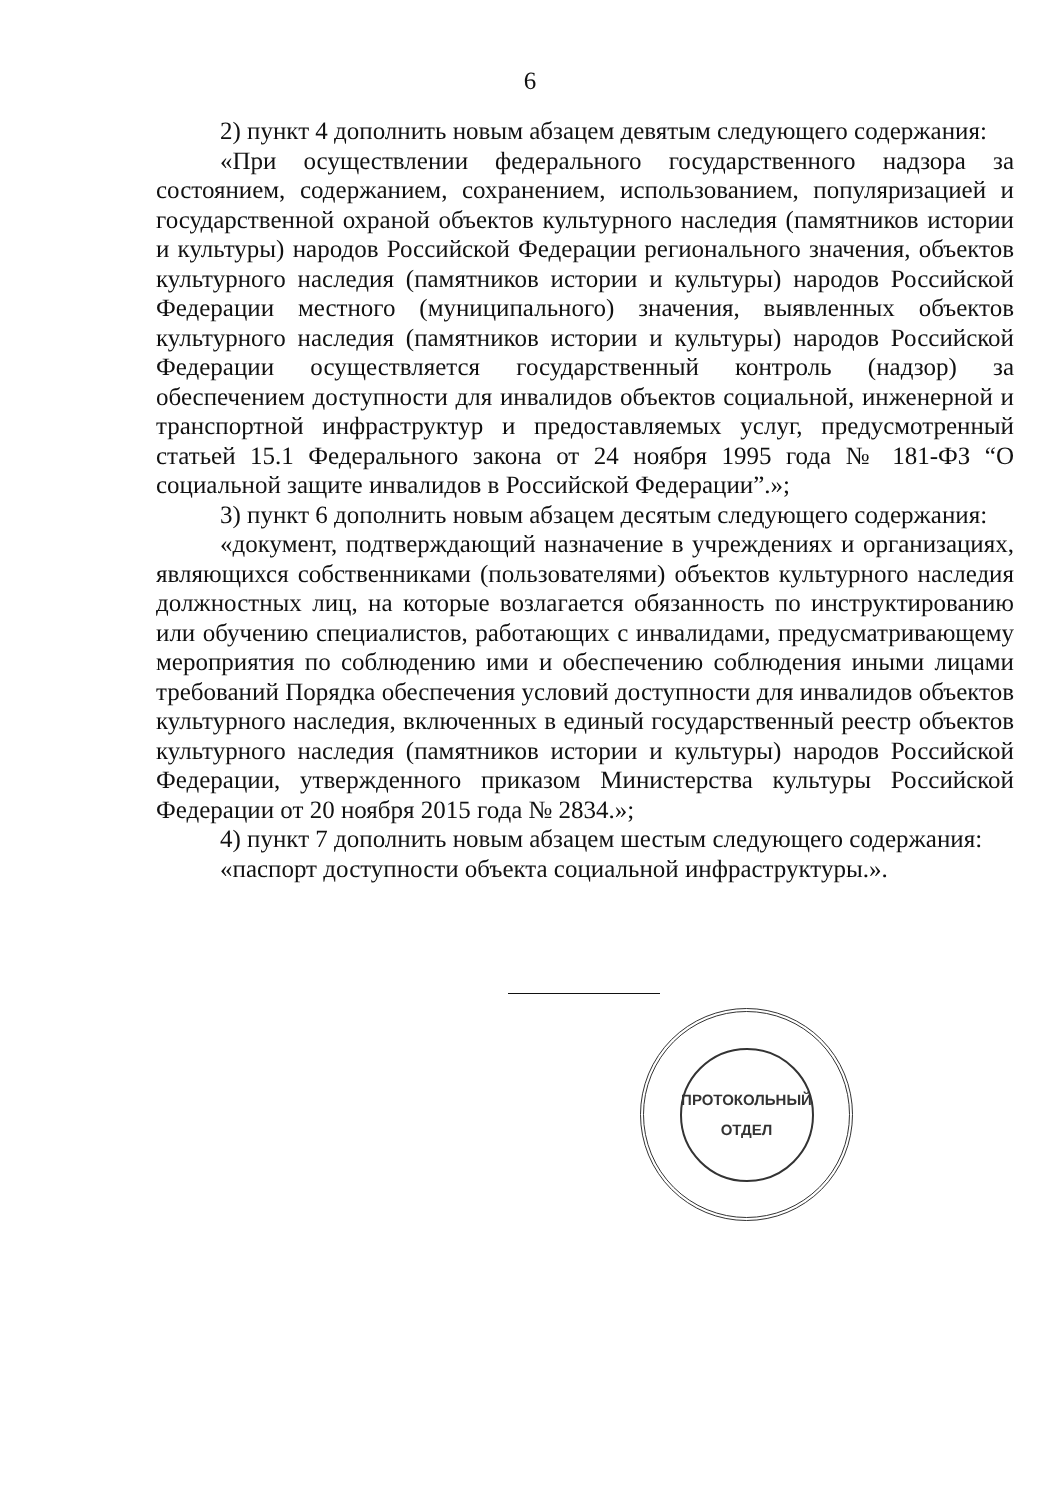6
2) пункт 4 дополнить новым абзацем девятым следующего содержания:
«При осуществлении федерального государственного надзора за состоянием, содержанием, сохранением, использованием, популяризацией и государственной охраной объектов культурного наследия (памятников истории и культуры) народов Российской Федерации регионального значения, объектов культурного наследия (памятников истории и культуры) народов Российской Федерации местного (муниципального) значения, выявленных объектов культурного наследия (памятников истории и культуры) народов Российской Федерации осуществляется государственный контроль (надзор) за обеспечением доступности для инвалидов объектов социальной, инженерной и транспортной инфраструктур и предоставляемых услуг, предусмотренный статьей 15.1 Федерального закона от 24 ноября 1995 года № 181-ФЗ “О социальной защите инвалидов в Российской Федерации”.»;
3) пункт 6 дополнить новым абзацем десятым следующего содержания:
«документ, подтверждающий назначение в учреждениях и организациях, являющихся собственниками (пользователями) объектов культурного наследия должностных лиц, на которые возлагается обязанность по инструктированию или обучению специалистов, работающих с инвалидами, предусматривающему мероприятия по соблюдению ими и обеспечению соблюдения иными лицами требований Порядка обеспечения условий доступности для инвалидов объектов культурного наследия, включенных в единый государственный реестр объектов культурного наследия (памятников истории и культуры) народов Российской Федерации, утвержденного приказом Министерства культуры Российской Федерации от 20 ноября 2015 года № 2834.»;
4) пункт 7 дополнить новым абзацем шестым следующего содержания:
«паспорт доступности объекта социальной инфраструктуры.».
ПРОТОКОЛЬНЫЙ
ОТДЕЛ